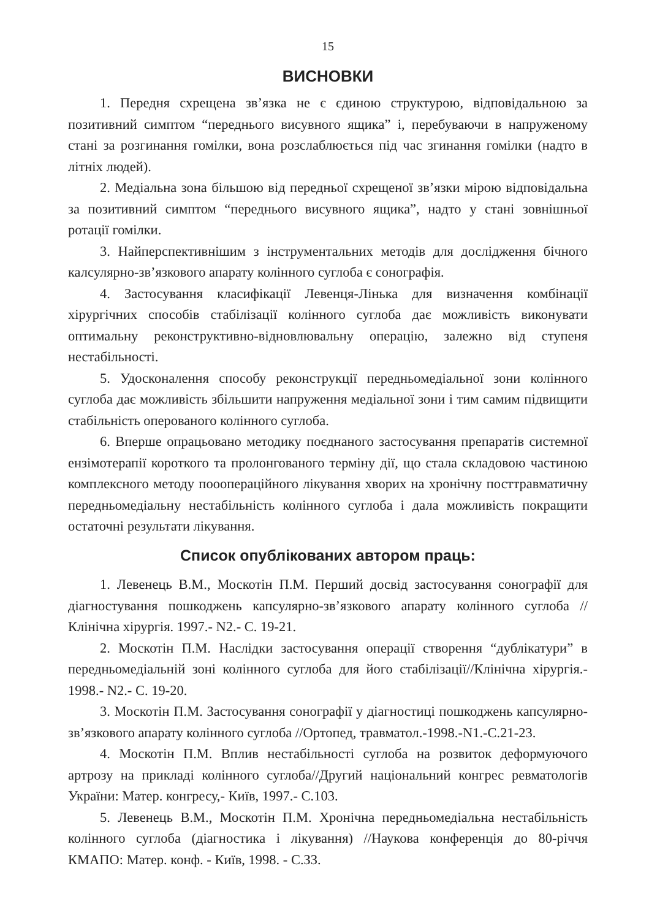15
ВИСНОВКИ
1. Передня схрещена зв’язка не є єдиною структурою, відповідальною за позитивний симптом “переднього висувного ящика” і, перебуваючи в напруженому стані за розгинання гомілки, вона розслаблюється під час згинання гомілки (надто в літніх людей).
2. Медіальна зона більшою від передньої схрещеної зв’язки мірою відповідальна за позитивний симптом “переднього висувного ящика”, надто у стані зовнішньої ротації гомілки.
3. Найперспективнішим з інструментальних методів для дослідження бічного калсулярно-зв’язкового апарату колінного суглоба є сонографія.
4. Застосування класифікації Левенця-Лінька для визначення комбінації хірургічних способів стабілізації колінного суглоба дає можливість виконувати оптимальну реконструктивно-відновлювальну операцію, залежно від ступеня нестабільності.
5. Удосконалення способу реконструкції передньомедіальної зони колінного суглоба дає можливість збільшити напруження медіальної зони і тим самим підвищити стабільність оперованого колінного суглоба.
6. Вперше опрацьовано методику поєднаного застосування препаратів системної ензімотерапії короткого та пролонгованого терміну дії, що стала складовою частиною комплексного методу пооопераційного лікування хворих на хронічну посттравматичну передньомедіальну нестабільність колінного суглоба і дала можливість покращити остаточні результати лікування.
Список опублікованих автором праць:
1. Левенець В.М., Москотін П.М. Перший досвід застосування сонографії для діагностування пошкоджень капсулярно-зв’язкового апарату колінного суглоба //Клінічна хірургія. 1997.- N2.- С. 19-21.
2. Москотін П.М. Наслідки застосування операції створення “дублікатури” в передньомедіальній зоні колінного суглоба для його стабілізації//Клінічна хірургія.- 1998.- N2.- С. 19-20.
3. Москотін П.М. Застосування сонографії у діагностиці пошкоджень капсулярно-зв’язкового апарату колінного суглоба //Ортопед, травматол.-1998.-N1.-С.21-23.
4. Москотін П.М. Вплив нестабільності суглоба на розвиток деформуючого артрозу на прикладі колінного суглоба//Другий національний конгрес ревматологів України: Матер. конгресу,- Київ, 1997.- С.103.
5. Левенець В.М., Москотін П.М. Хронічна передньомедіальна нестабільність колінного суглоба (діагностика і лікування) //Наукова конференція до 80-річчя КМАПО: Матер. конф. - Київ, 1998. - С.ЗЗ.